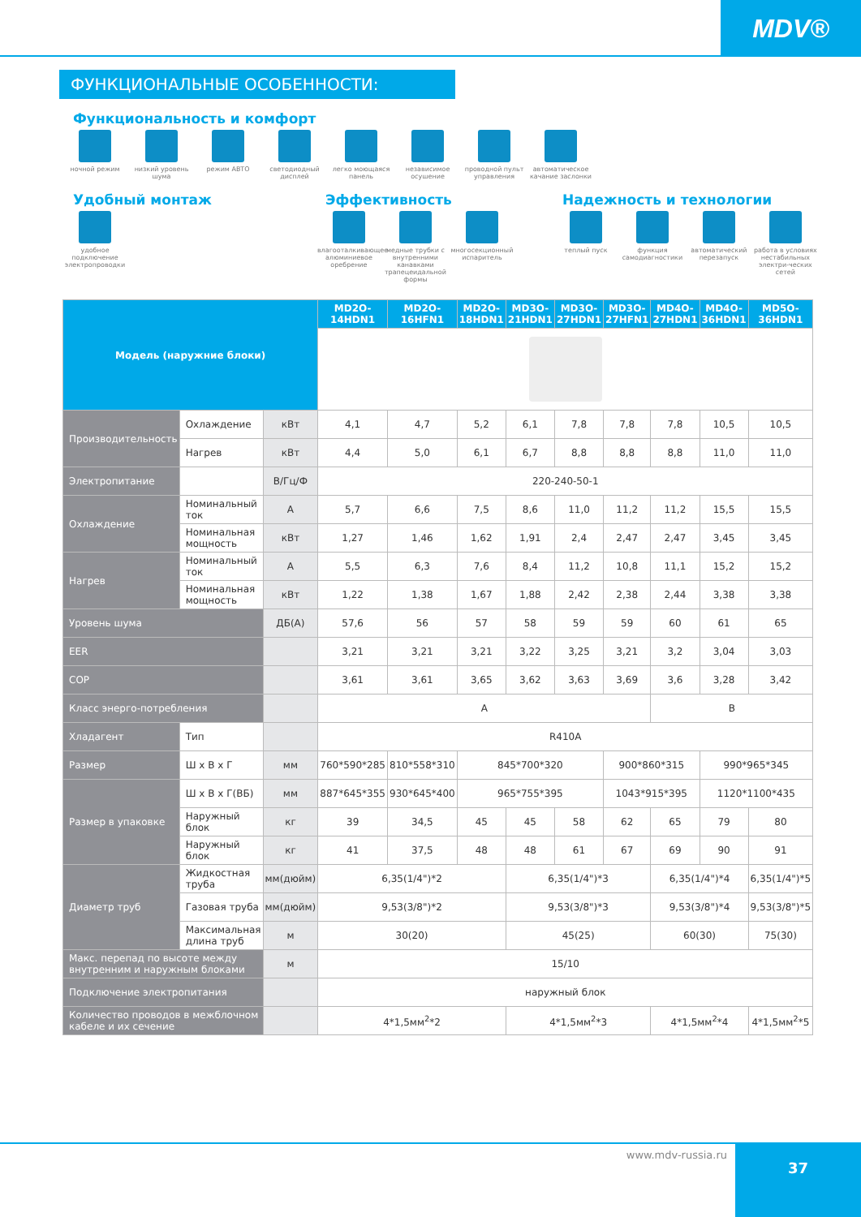MDV®
ФУНКЦИОНАЛЬНЫЕ ОСОБЕННОСТИ:
Функциональность и комфорт
ночной режим низкий уровень шума
режим АВТО светодиодный дисплей
легко моющаяся панель
независимое осушение
проводной пульт управления
автоматическое качание заслонки
Удобный монтаж
удобное подключение электропроводки
Эффективность
влагооталкивающее алюминиевое оребрение
медные трубки с внутренними канавками трапецеидальной формы
многосекционный испаритель
Надежность и технологии
теплый пуск функция самодиагностики
автоматический перезапуск
работа в условиях нестабильных электри-ческих сетей
| Модель (наружние блоки) | | | MD2O-14HDN1 | MD2O-16HFN1 | MD2O-18HDN1 | MD3O-21HDN1 | MD3O-27HDN1 | MD3O-27HFN1 | MD4O-27HDN1 | MD4O-36HDN1 | MD5O-36HDN1 |
| --- | --- | --- | --- | --- | --- | --- | --- | --- | --- | --- | --- |
| Производительность | Охлаждение | кВт | 4,1 | 4,7 | 5,2 | 6,1 | 7,8 | 7,8 | 7,8 | 10,5 | 10,5 |
| | Нагрев | кВт | 4,4 | 5,0 | 6,1 | 6,7 | 8,8 | 8,8 | 8,8 | 11,0 | 11,0 |
| Электропитание | | В/Гц/Ф | 220-240-50-1 | | | | | | | | |
| Охлаждение | Номинальный ток | А | 5,7 | 6,6 | 7,5 | 8,6 | 11,0 | 11,2 | 11,2 | 15,5 | 15,5 |
| | Номинальная мощность | кВт | 1,27 | 1,46 | 1,62 | 1,91 | 2,4 | 2,47 | 2,47 | 3,45 | 3,45 |
| Нагрев | Номинальный ток | А | 5,5 | 6,3 | 7,6 | 8,4 | 11,2 | 10,8 | 11,1 | 15,2 | 15,2 |
| | Номинальная мощность | кВт | 1,22 | 1,38 | 1,67 | 1,88 | 2,42 | 2,38 | 2,44 | 3,38 | 3,38 |
| Уровень шума | | ДБ(А) | 57,6 | 56 | 57 | 58 | 59 | 59 | 60 | 61 | 65 |
| EER | | | 3,21 | 3,21 | 3,21 | 3,22 | 3,25 | 3,21 | 3,2 | 3,04 | 3,03 |
| COP | | | 3,61 | 3,61 | 3,65 | 3,62 | 3,63 | 3,69 | 3,6 | 3,28 | 3,42 |
| Класс энерго-потребления | | | A | | | | | | B | | |
| Хладагент | Тип | | R410A | | | | | | | | |
| Размер | Ш x В x Г | мм | 760*590*285 | 810*558*310 | 845*700*320 | | | 900*860*315 | | 990*965*345 | |
| Размер в упаковке | Ш x В x Г(ВБ) | мм | 887*645*355 | 930*645*400 | 965*755*395 | | | 1043*915*395 | | 1120*1100*435 | |
| | Наружный блок | кг | 39 | 34,5 | 45 | 45 | 58 | 62 | 65 | 79 | 80 |
| | Наружный блок | кг | 41 | 37,5 | 48 | 48 | 61 | 67 | 69 | 90 | 91 |
| Диаметр труб | Жидкостная труба | мм(дюйм) | 6,35(1/4")*2 | | | 6,35(1/4")*3 | | | 6,35(1/4")*4 | | 6,35(1/4")*5 |
| | Газовая труба | мм(дюйм) | 9,53(3/8")*2 | | | 9,53(3/8")*3 | | | 9,53(3/8")*4 | | 9,53(3/8")*5 |
| | Максимальная длина труб | м | 30(20) | | | 45(25) | | | 60(30) | | 75(30) |
| Макс. перепад по высоте между внутренним и наружным блоками | | м | 15/10 | | | | | | | | |
| Подключение электропитания | | | наружный блок | | | | | | | | |
| Количество проводов в межблочном кабеле и их сечение | | | 4*1,5мм<sup>2</sup>*2 | | | 4*1,5мм<sup>2</sup>*3 | | | 4*1,5мм<sup>2</sup>*4 | | 4*1,5мм<sup>2</sup>*5 |
www.mdv-russia.ru 37